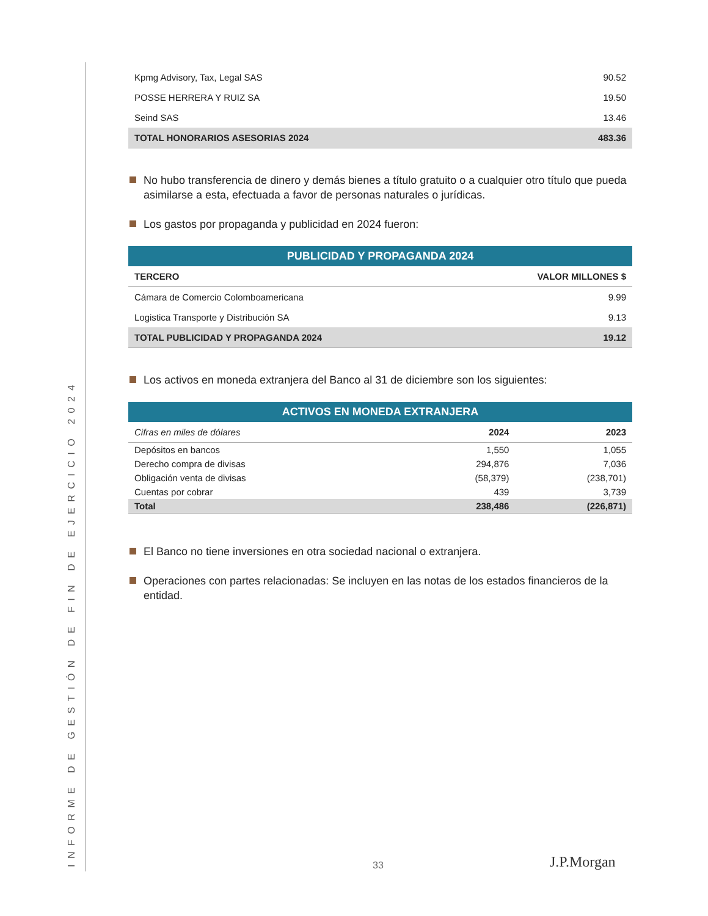INFORME DE GESTIÓN DE FIN DE EJERCICIO 2024
| Kpmg Advisory, Tax, Legal SAS | 90.52 |
| POSSE HERRERA Y RUIZ SA | 19.50 |
| Seind SAS | 13.46 |
| TOTAL HONORARIOS ASESORIAS 2024 | 483.36 |
No hubo transferencia de dinero y demás bienes a título gratuito o a cualquier otro título que pueda asimilarse a esta, efectuada a favor de personas naturales o jurídicas.
Los gastos por propaganda y publicidad en 2024 fueron:
| PUBLICIDAD Y PROPAGANDA 2024 | |
| --- | --- |
| TERCERO | VALOR MILLONES $ |
| Cámara de Comercio Colomboamericana | 9.99 |
| Logistica Transporte y Distribución SA | 9.13 |
| TOTAL PUBLICIDAD Y PROPAGANDA 2024 | 19.12 |
Los activos en moneda extranjera del Banco al 31 de diciembre son los siguientes:
| ACTIVOS EN MONEDA EXTRANJERA | | |
| --- | --- | --- |
| Cifras en miles de dólares | 2024 | 2023 |
| Depósitos en bancos | 1,550 | 1,055 |
| Derecho compra de divisas | 294,876 | 7,036 |
| Obligación venta de divisas | (58,379) | (238,701) |
| Cuentas por cobrar | 439 | 3,739 |
| Total | 238,486 | (226,871) |
El Banco no tiene inversiones en otra sociedad nacional o extranjera.
Operaciones con partes relacionadas: Se incluyen en las notas de los estados financieros de la entidad.
33 J.P.Morgan